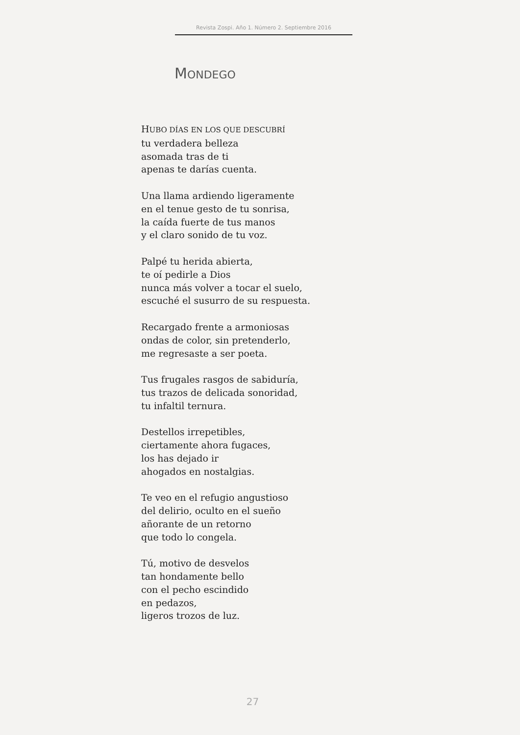Revista Zospi. Año 1. Número 2. Septiembre 2016
MONDEGO
HUBO DÍAS EN LOS QUE DESCUBRÍ
tu verdadera belleza
asomada tras de ti
apenas te darías cuenta.
Una llama ardiendo ligeramente
en el tenue gesto de tu sonrisa,
la caída fuerte de tus manos
y el claro sonido de tu voz.
Palpé tu herida abierta,
te oí pedirle a Dios
nunca más volver a tocar el suelo,
escuché el susurro de su respuesta.
Recargado frente a armoniosas
ondas de color, sin pretenderlo,
me regresaste a ser poeta.
Tus frugales rasgos de sabiduría,
tus trazos de delicada sonoridad,
tu infaltil ternura.
Destellos irrepetibles,
ciertamente ahora fugaces,
los has dejado ir
ahogados en nostalgias.
Te veo en el refugio angustioso
del delirio, oculto en el sueño
añorante de un retorno
que todo lo congela.
Tú, motivo de desvelos
tan hondamente bello
con el pecho escindido
en pedazos,
ligeros trozos de luz.
27